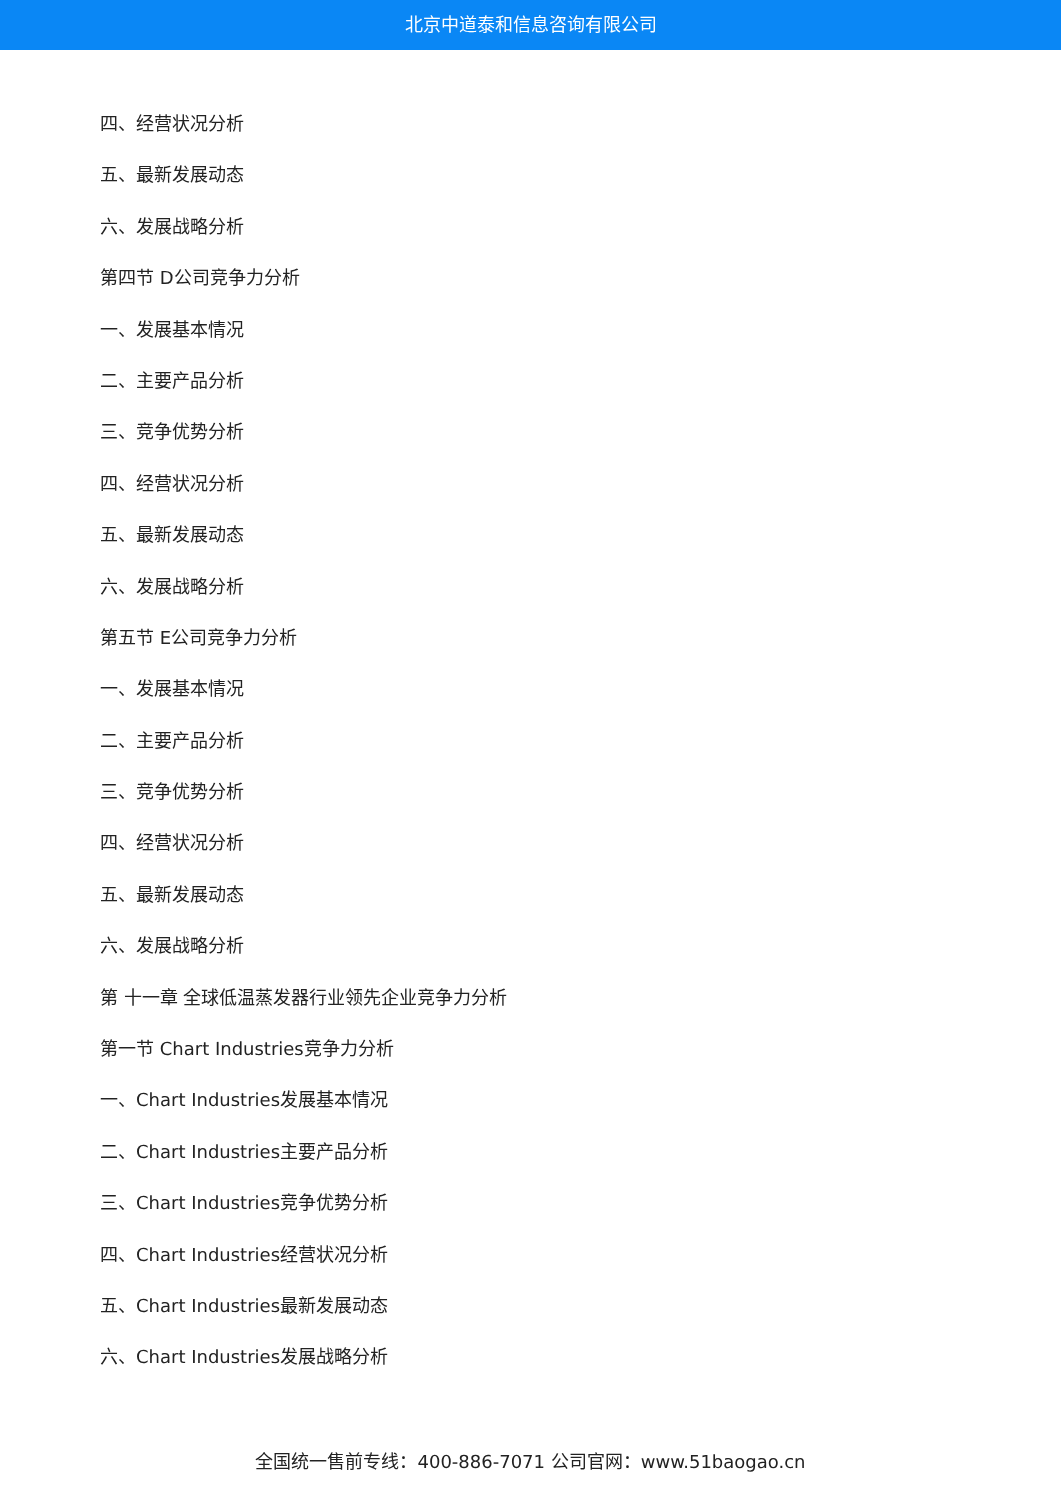北京中道泰和信息咨询有限公司
四、经营状况分析
五、最新发展动态
六、发展战略分析
第四节 D公司竞争力分析
一、发展基本情况
二、主要产品分析
三、竞争优势分析
四、经营状况分析
五、最新发展动态
六、发展战略分析
第五节 E公司竞争力分析
一、发展基本情况
二、主要产品分析
三、竞争优势分析
四、经营状况分析
五、最新发展动态
六、发展战略分析
第 十一章 全球低温蒸发器行业领先企业竞争力分析
第一节 Chart Industries竞争力分析
一、Chart Industries发展基本情况
二、Chart Industries主要产品分析
三、Chart Industries竞争优势分析
四、Chart Industries经营状况分析
五、Chart Industries最新发展动态
六、Chart Industries发展战略分析
全国统一售前专线：400-886-7071 公司官网：www.51baogao.cn